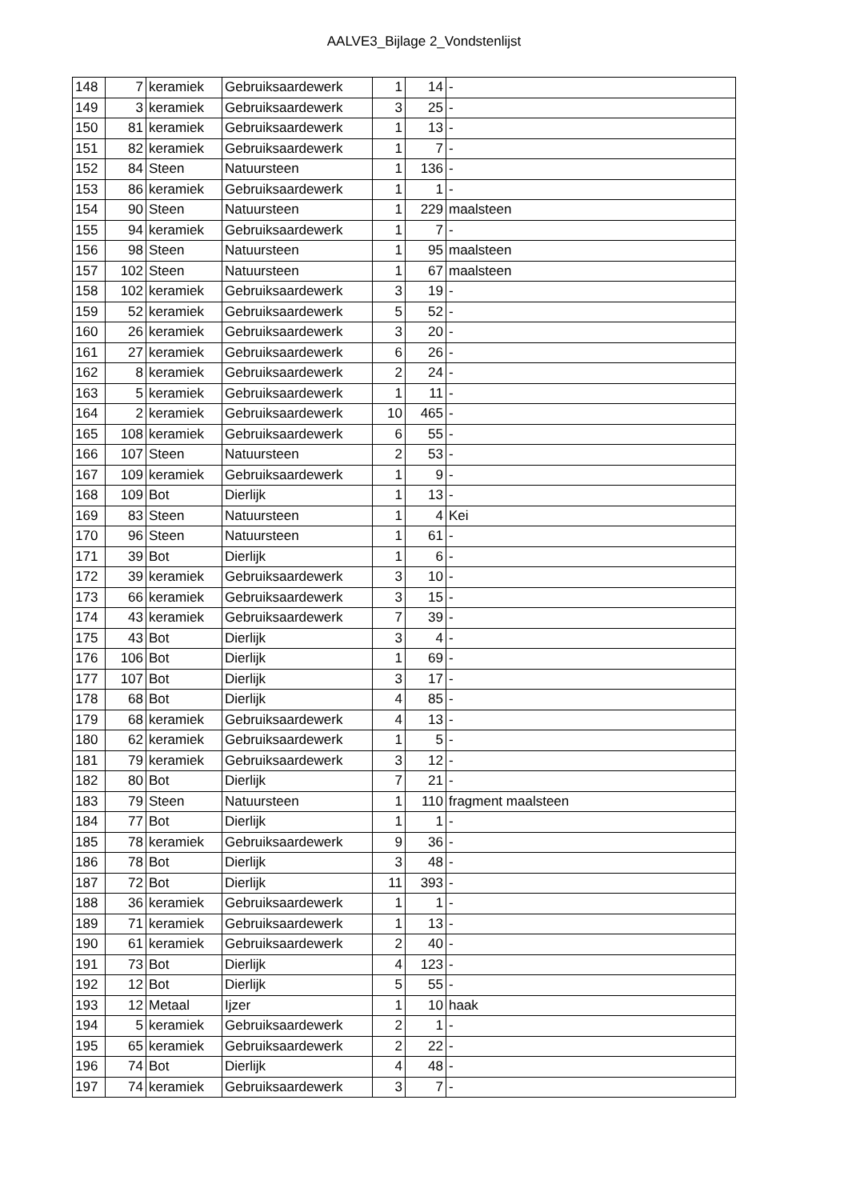AALVE3_Bijlage 2_Vondstenlijst
| 148 | 7 | keramiek | Gebruiksaardewerk | 1 | 14 | - |
| 149 | 3 | keramiek | Gebruiksaardewerk | 3 | 25 | - |
| 150 | 81 | keramiek | Gebruiksaardewerk | 1 | 13 | - |
| 151 | 82 | keramiek | Gebruiksaardewerk | 1 | 7 | - |
| 152 | 84 | Steen | Natuursteen | 1 | 136 | - |
| 153 | 86 | keramiek | Gebruiksaardewerk | 1 | 1 | - |
| 154 | 90 | Steen | Natuursteen | 1 | 229 | maalsteen |
| 155 | 94 | keramiek | Gebruiksaardewerk | 1 | 7 | - |
| 156 | 98 | Steen | Natuursteen | 1 | 95 | maalsteen |
| 157 | 102 | Steen | Natuursteen | 1 | 67 | maalsteen |
| 158 | 102 | keramiek | Gebruiksaardewerk | 3 | 19 | - |
| 159 | 52 | keramiek | Gebruiksaardewerk | 5 | 52 | - |
| 160 | 26 | keramiek | Gebruiksaardewerk | 3 | 20 | - |
| 161 | 27 | keramiek | Gebruiksaardewerk | 6 | 26 | - |
| 162 | 8 | keramiek | Gebruiksaardewerk | 2 | 24 | - |
| 163 | 5 | keramiek | Gebruiksaardewerk | 1 | 11 | - |
| 164 | 2 | keramiek | Gebruiksaardewerk | 10 | 465 | - |
| 165 | 108 | keramiek | Gebruiksaardewerk | 6 | 55 | - |
| 166 | 107 | Steen | Natuursteen | 2 | 53 | - |
| 167 | 109 | keramiek | Gebruiksaardewerk | 1 | 9 | - |
| 168 | 109 | Bot | Dierlijk | 1 | 13 | - |
| 169 | 83 | Steen | Natuursteen | 1 | 4 | Kei |
| 170 | 96 | Steen | Natuursteen | 1 | 61 | - |
| 171 | 39 | Bot | Dierlijk | 1 | 6 | - |
| 172 | 39 | keramiek | Gebruiksaardewerk | 3 | 10 | - |
| 173 | 66 | keramiek | Gebruiksaardewerk | 3 | 15 | - |
| 174 | 43 | keramiek | Gebruiksaardewerk | 7 | 39 | - |
| 175 | 43 | Bot | Dierlijk | 3 | 4 | - |
| 176 | 106 | Bot | Dierlijk | 1 | 69 | - |
| 177 | 107 | Bot | Dierlijk | 3 | 17 | - |
| 178 | 68 | Bot | Dierlijk | 4 | 85 | - |
| 179 | 68 | keramiek | Gebruiksaardewerk | 4 | 13 | - |
| 180 | 62 | keramiek | Gebruiksaardewerk | 1 | 5 | - |
| 181 | 79 | keramiek | Gebruiksaardewerk | 3 | 12 | - |
| 182 | 80 | Bot | Dierlijk | 7 | 21 | - |
| 183 | 79 | Steen | Natuursteen | 1 | 110 | fragment maalsteen |
| 184 | 77 | Bot | Dierlijk | 1 | 1 | - |
| 185 | 78 | keramiek | Gebruiksaardewerk | 9 | 36 | - |
| 186 | 78 | Bot | Dierlijk | 3 | 48 | - |
| 187 | 72 | Bot | Dierlijk | 11 | 393 | - |
| 188 | 36 | keramiek | Gebruiksaardewerk | 1 | 1 | - |
| 189 | 71 | keramiek | Gebruiksaardewerk | 1 | 13 | - |
| 190 | 61 | keramiek | Gebruiksaardewerk | 2 | 40 | - |
| 191 | 73 | Bot | Dierlijk | 4 | 123 | - |
| 192 | 12 | Bot | Dierlijk | 5 | 55 | - |
| 193 | 12 | Metaal | Ijzer | 1 | 10 | haak |
| 194 | 5 | keramiek | Gebruiksaardewerk | 2 | 1 | - |
| 195 | 65 | keramiek | Gebruiksaardewerk | 2 | 22 | - |
| 196 | 74 | Bot | Dierlijk | 4 | 48 | - |
| 197 | 74 | keramiek | Gebruiksaardewerk | 3 | 7 | - |